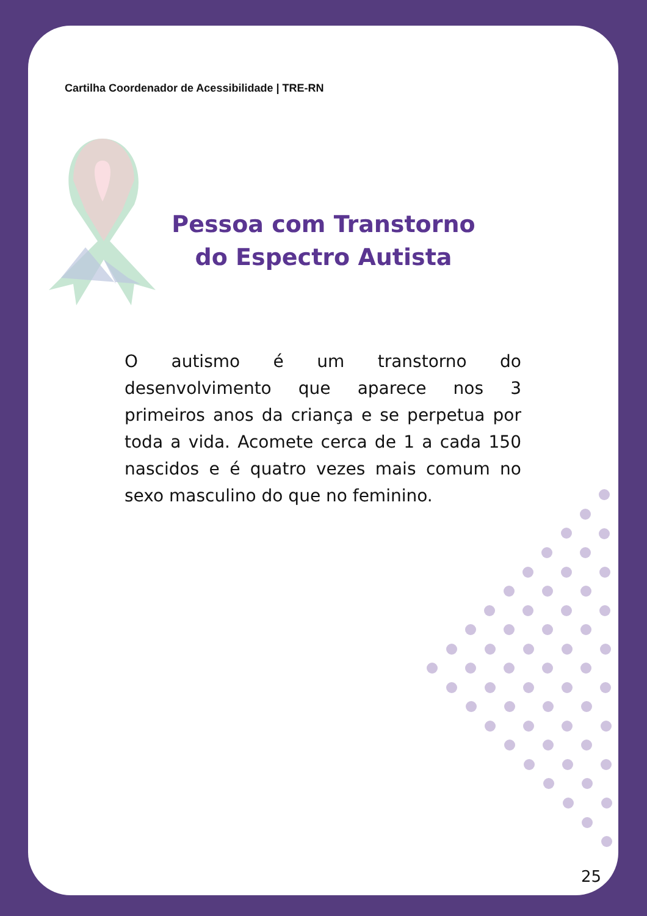Cartilha Coordenador de Acessibilidade | TRE-RN
Pessoa com Transtorno do Espectro Autista
O autismo é um transtorno do desenvolvimento que aparece nos 3 primeiros anos da criança e se perpetua por toda a vida. Acomete cerca de 1 a cada 150 nascidos e é quatro vezes mais comum no sexo masculino do que no feminino.
25